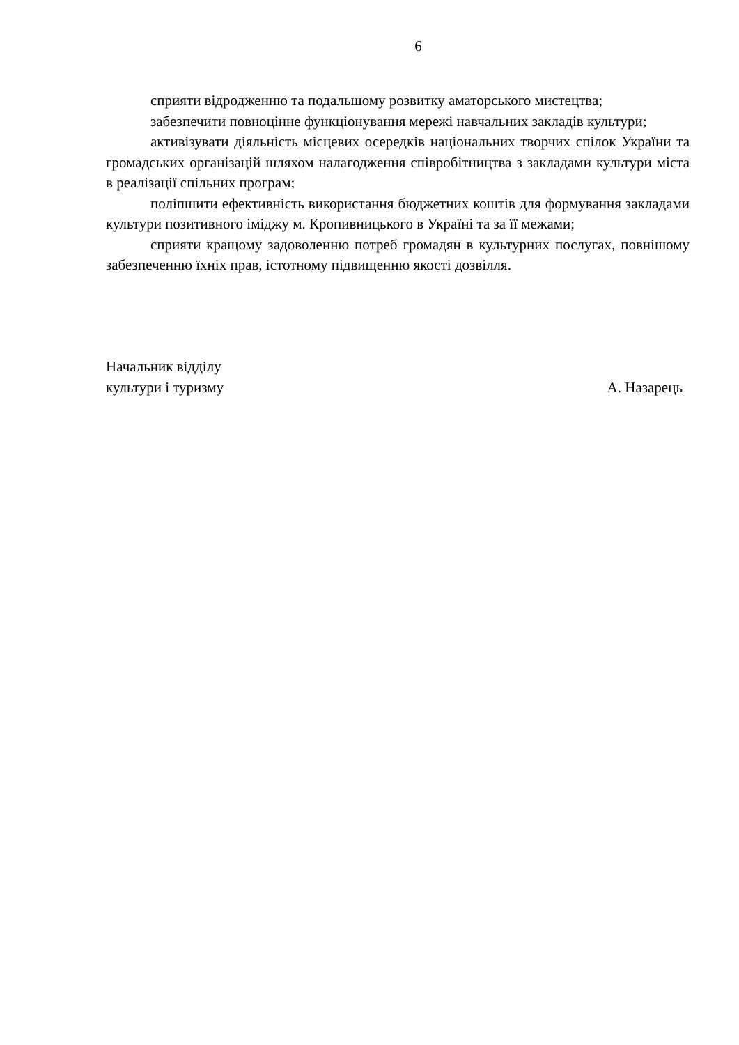6
сприяти відродженню та подальшому розвитку аматорського мистецтва;
забезпечити повноцінне функціонування мережі навчальних закладів культури;
активізувати діяльність місцевих осередків національних творчих спілок України та громадських організацій шляхом налагодження співробітництва з закладами культури міста в реалізації спільних програм;
поліпшити ефективність використання бюджетних коштів для формування закладами культури позитивного іміджу м. Кропивницького в Україні та за її межами;
сприяти кращому задоволенню потреб громадян в культурних послугах, повнішому забезпеченню їхніх прав, істотному підвищенню якості дозвілля.
Начальник відділу
культури і туризму А. Назарець